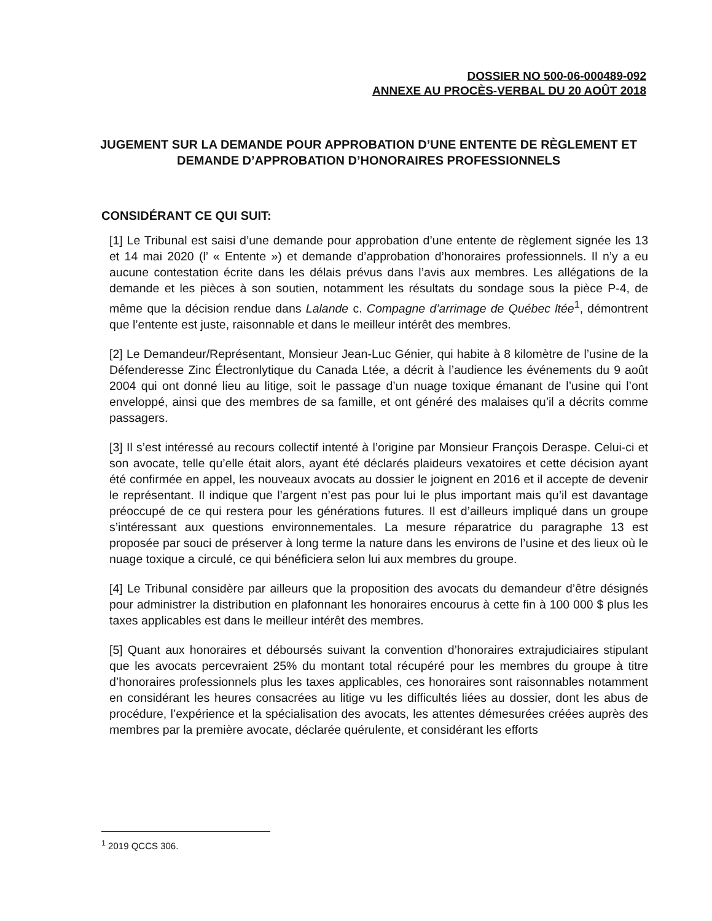DOSSIER NO 500-06-000489-092
ANNEXE AU PROCÈS-VERBAL DU 20 AOÛT 2018
JUGEMENT SUR LA DEMANDE POUR APPROBATION D’UNE ENTENTE DE RÈGLEMENT ET DEMANDE D’APPROBATION D’HONORAIRES PROFESSIONNELS
CONSIDÉRANT CE QUI SUIT:
[1] Le Tribunal est saisi d’une demande pour approbation d’une entente de règlement signée les 13 et 14 mai 2020 (l’ « Entente ») et demande d’approbation d’honoraires professionnels. Il n’y a eu aucune contestation écrite dans les délais prévus dans l’avis aux membres. Les allégations de la demande et les pièces à son soutien, notamment les résultats du sondage sous la pièce P-4, de même que la décision rendue dans Lalande c. Compagne d’arrimage de Québec ltée<sup>1</sup>, démontrent que l’entente est juste, raisonnable et dans le meilleur intérêt des membres.
[2] Le Demandeur/Représentant, Monsieur Jean-Luc Génier, qui habite à 8 kilomètre de l’usine de la Défenderesse Zinc Électronlytique du Canada Ltée, a décrit à l’audience les événements du 9 août 2004 qui ont donné lieu au litige, soit le passage d’un nuage toxique émanant de l’usine qui l’ont enveloppé, ainsi que des membres de sa famille, et ont généré des malaises qu’il a décrits comme passagers.
[3] Il s’est intéressé au recours collectif intenté à l’origine par Monsieur François Deraspe. Celui-ci et son avocate, telle qu’elle était alors, ayant été déclarés plaideurs vexatoires et cette décision ayant été confirmée en appel, les nouveaux avocats au dossier le joignent en 2016 et il accepte de devenir le représentant. Il indique que l’argent n’est pas pour lui le plus important mais qu’il est davantage préoccupé de ce qui restera pour les générations futures. Il est d’ailleurs impliqué dans un groupe s’intéressant aux questions environnementales. La mesure réparatrice du paragraphe 13 est proposée par souci de préserver à long terme la nature dans les environs de l’usine et des lieux où le nuage toxique a circulé, ce qui bénéficiera selon lui aux membres du groupe.
[4] Le Tribunal considère par ailleurs que la proposition des avocats du demandeur d’être désignés pour administrer la distribution en plafonnant les honoraires encourus à cette fin à 100 000 $ plus les taxes applicables est dans le meilleur intérêt des membres.
[5] Quant aux honoraires et déboursés suivant la convention d’honoraires extrajudiciaires stipulant que les avocats percevraient 25% du montant total récupéré pour les membres du groupe à titre d’honoraires professionnels plus les taxes applicables, ces honoraires sont raisonnables notamment en considérant les heures consacrées au litige vu les difficultés liées au dossier, dont les abus de procédure, l’expérience et la spécialisation des avocats, les attentes démesurées créées auprès des membres par la première avocate, déclarée quérulente, et considérant les efforts
<sup>1</sup> 2019 QCCS 306.